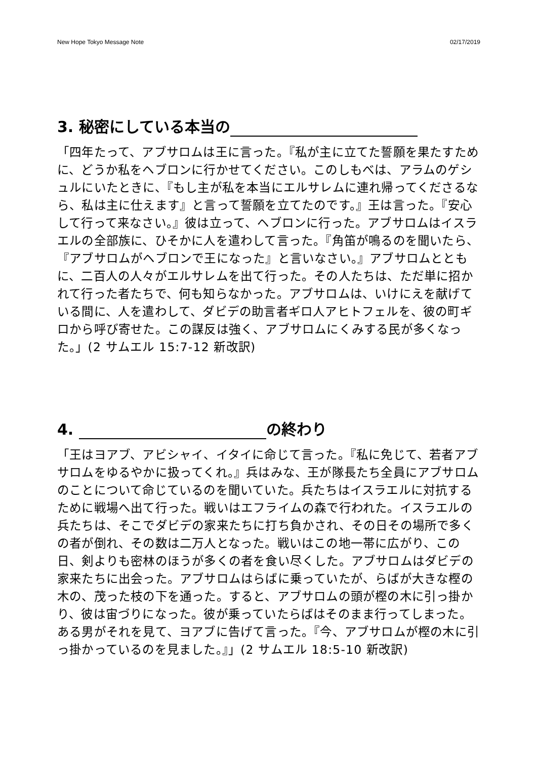New Hope Tokyo Message Note 02/17/2019
3. 秘密にしている本当の
「四年たって、アブサロムは王に言った。『私が主に立てた誓願を果たすために、どうか私をヘブロンに行かせてください。このしもべは、アラムのゲシュルにいたときに、『もし主が私を本当にエルサレムに連れ帰ってくださるなら、私は主に仕えます』と言って誓願を立てたのです。』王は言った。『安心して行って来なさい。』彼は立って、ヘブロンに行った。アブサロムはイスラエルの全部族に、ひそかに人を遣わして言った。『角笛が鳴るのを聞いたら、『アブサロムがヘブロンで王になった』と言いなさい。』アブサロムとともに、二百人の人々がエルサレムを出て行った。その人たちは、ただ単に招かれて行った者たちで、何も知らなかった。アブサロムは、いけにえを献げている間に、人を遣わして、ダビデの助言者ギロ人アヒトフェルを、彼の町ギロから呼び寄せた。この謀反は強く、アブサロムにくみする民が多くなった。」(2 サムエル 15:7-12 新改訳)
4. の終わり
「王はヨアブ、アビシャイ、イタイに命じて言った。『私に免じて、若者アブサロムをゆるやかに扱ってくれ。』兵はみな、王が隊長たち全員にアブサロムのことについて命じているのを聞いていた。兵たちはイスラエルに対抗するために戦場へ出て行った。戦いはエフライムの森で行われた。イスラエルの兵たちは、そこでダビデの家来たちに打ち負かされ、その日その場所で多くの者が倒れ、その数は二万人となった。戦いはこの地一帯に広がり、この日、剣よりも密林のほうが多くの者を食い尽くした。アブサロムはダビデの家来たちに出会った。アブサロムはらばに乗っていたが、らばが大きな樫の木の、茂った枝の下を通った。すると、アブサロムの頭が樫の木に引っ掛かり、彼は宙づりになった。彼が乗っていたらばはそのまま行ってしまった。ある男がそれを見て、ヨアブに告げて言った。『今、アブサロムが樫の木に引っ掛かっているのを見ました。』」(2 サムエル 18:5-10 新改訳)